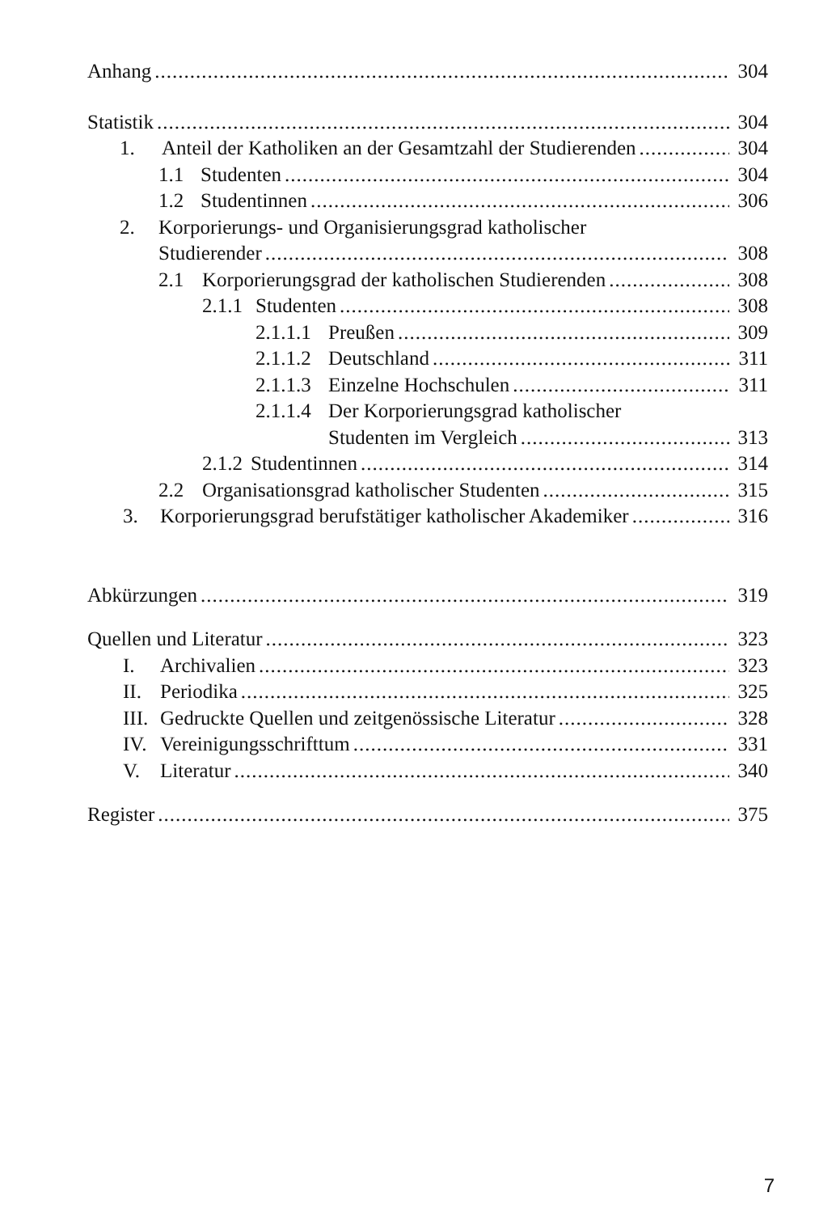Anhang 304
Statistik 304
1. Anteil der Katholiken an der Gesamtzahl der Studierenden 304
1.1 Studenten 304
1.2 Studentinnen 306
2. Korporierungs- und Organisierungsgrad katholischer
Studierender 308
2.1 Korporierungsgrad der katholischen Studierenden 308
2.1.1 Studenten 308
2.1.1.1 Preußen 309
2.1.1.2 Deutschland 311
2.1.1.3 Einzelne Hochschulen 311
2.1.1.4 Der Korporierungsgrad katholischer
Studenten im Vergleich 313
2.1.2 Studentinnen 314
2.2 Organisationsgrad katholischer Studenten 315
3. Korporierungsgrad berufstätiger katholischer Akademiker 316
Abkürzungen 319
Quellen und Literatur 323
I. Archivalien 323
II. Periodika 325
III. Gedruckte Quellen und zeitgenössische Literatur 328
IV. Vereinigungsschrifttum 331
V. Literatur 340
Register 375
7